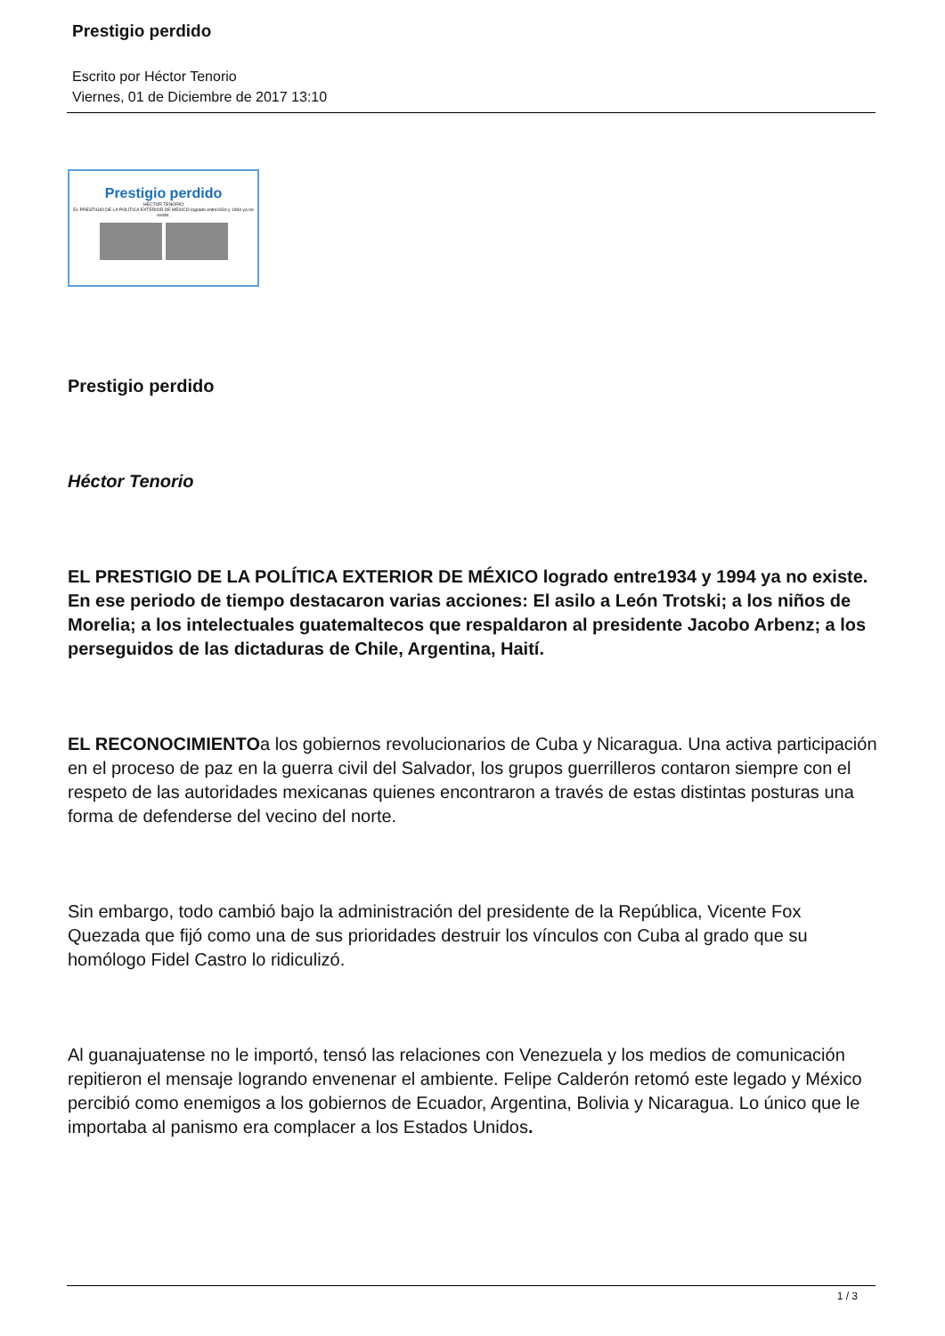Prestigio perdido
Escrito por Héctor Tenorio
Viernes, 01 de Diciembre de 2017 13:10
Prestigio perdido
HÉCTOR TENORIO
EL PRESTIGIO DE LA POLÍTICA EXTERIOR DE MÉXICO logrado entre1934 y 1994 ya no existe.
Prestigio perdido
Héctor Tenorio
EL PRESTIGIO DE LA POLÍTICA EXTERIOR DE MÉXICO logrado entre1934 y 1994 ya no existe. En ese periodo de tiempo destacaron varias acciones: El asilo a León Trotski; a los niños de Morelia; a los intelectuales guatemaltecos que respaldaron al presidente Jacobo Arbenz; a los perseguidos de las dictaduras de Chile, Argentina, Haití.
EL RECONOCIMIENTOa los gobiernos revolucionarios de Cuba y Nicaragua. Una activa participación en el proceso de paz en la guerra civil del Salvador, los grupos guerrilleros contaron siempre con el respeto de las autoridades mexicanas quienes encontraron a través de estas distintas posturas una forma de defenderse del vecino del norte.
Sin embargo, todo cambió bajo la administración del presidente de la República, Vicente Fox Quezada que fijó como una de sus prioridades destruir los vínculos con Cuba al grado que su homólogo Fidel Castro lo ridiculizó.
Al guanajuatense no le importó, tensó las relaciones con Venezuela y los medios de comunicación repitieron el mensaje logrando envenenar el ambiente. Felipe Calderón retomó este legado y México percibió como enemigos a los gobiernos de Ecuador, Argentina, Bolivia y Nicaragua. Lo único que le importaba al panismo era complacer a los Estados Unidos.
1 / 3